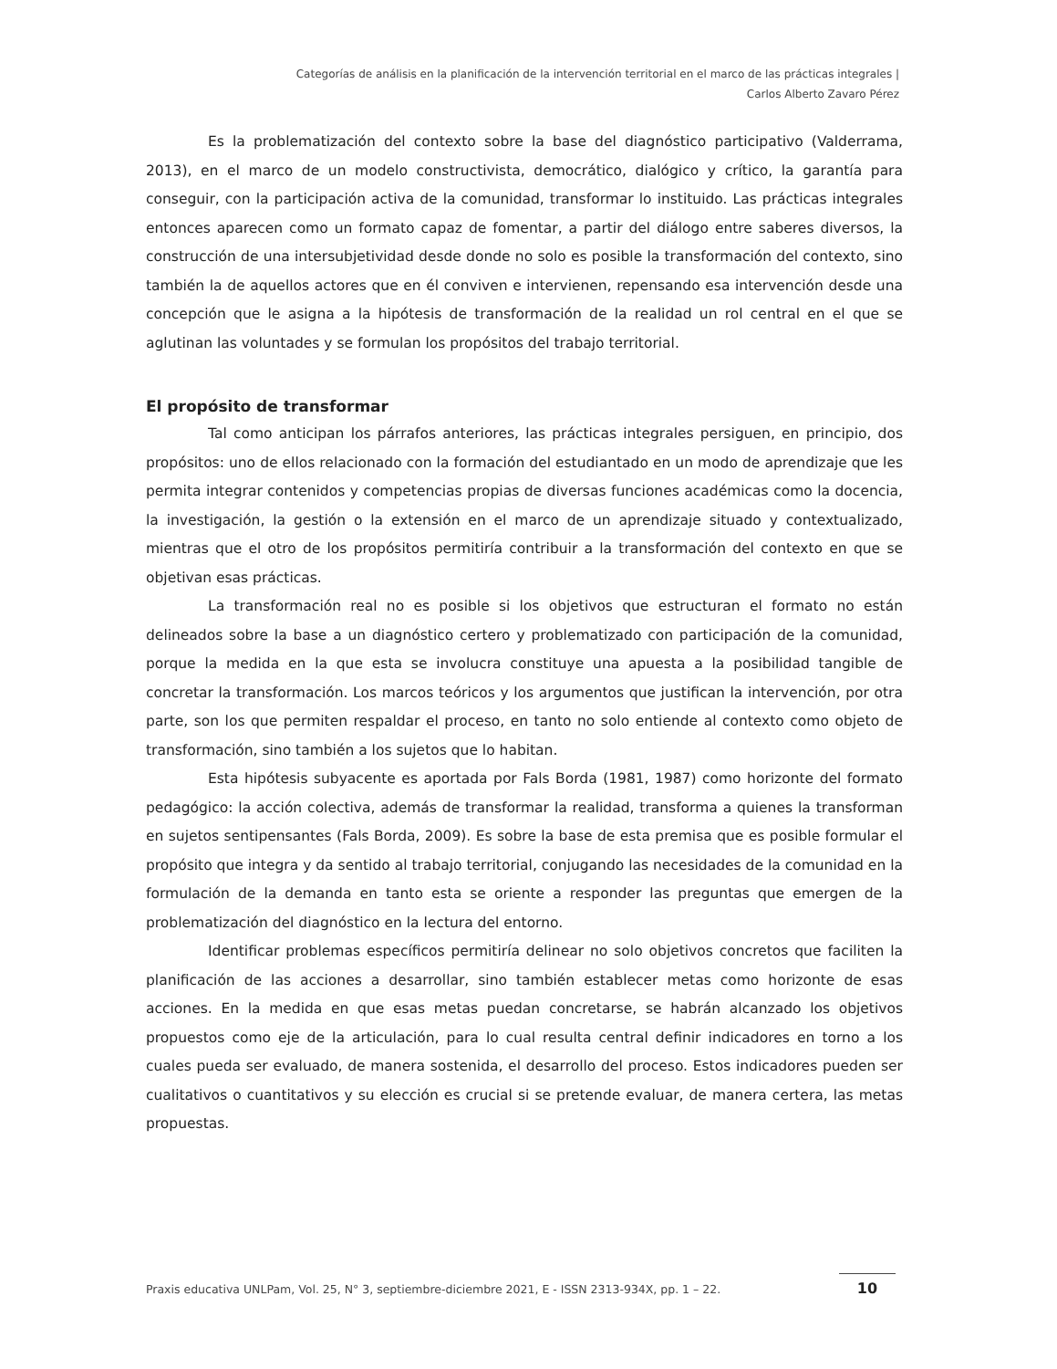Categorías de análisis en la planificación de la intervención territorial en el marco de las prácticas integrales |
Carlos Alberto Zavaro Pérez
Es la problematización del contexto sobre la base del diagnóstico participativo (Valderrama, 2013), en el marco de un modelo constructivista, democrático, dialógico y crítico, la garantía para conseguir, con la participación activa de la comunidad, transformar lo instituido. Las prácticas integrales entonces aparecen como un formato capaz de fomentar, a partir del diálogo entre saberes diversos, la construcción de una intersubjetividad desde donde no solo es posible la transformación del contexto, sino también la de aquellos actores que en él conviven e intervienen, repensando esa intervención desde una concepción que le asigna a la hipótesis de transformación de la realidad un rol central en el que se aglutinan las voluntades y se formulan los propósitos del trabajo territorial.
El propósito de transformar
Tal como anticipan los párrafos anteriores, las prácticas integrales persiguen, en principio, dos propósitos: uno de ellos relacionado con la formación del estudiantado en un modo de aprendizaje que les permita integrar contenidos y competencias propias de diversas funciones académicas como la docencia, la investigación, la gestión o la extensión en el marco de un aprendizaje situado y contextualizado, mientras que el otro de los propósitos permitiría contribuir a la transformación del contexto en que se objetivan esas prácticas.
La transformación real no es posible si los objetivos que estructuran el formato no están delineados sobre la base a un diagnóstico certero y problematizado con participación de la comunidad, porque la medida en la que esta se involucra constituye una apuesta a la posibilidad tangible de concretar la transformación. Los marcos teóricos y los argumentos que justifican la intervención, por otra parte, son los que permiten respaldar el proceso, en tanto no solo entiende al contexto como objeto de transformación, sino también a los sujetos que lo habitan.
Esta hipótesis subyacente es aportada por Fals Borda (1981, 1987) como horizonte del formato pedagógico: la acción colectiva, además de transformar la realidad, transforma a quienes la transforman en sujetos sentipensantes (Fals Borda, 2009). Es sobre la base de esta premisa que es posible formular el propósito que integra y da sentido al trabajo territorial, conjugando las necesidades de la comunidad en la formulación de la demanda en tanto esta se oriente a responder las preguntas que emergen de la problematización del diagnóstico en la lectura del entorno.
Identificar problemas específicos permitiría delinear no solo objetivos concretos que faciliten la planificación de las acciones a desarrollar, sino también establecer metas como horizonte de esas acciones. En la medida en que esas metas puedan concretarse, se habrán alcanzado los objetivos propuestos como eje de la articulación, para lo cual resulta central definir indicadores en torno a los cuales pueda ser evaluado, de manera sostenida, el desarrollo del proceso. Estos indicadores pueden ser cualitativos o cuantitativos y su elección es crucial si se pretende evaluar, de manera certera, las metas propuestas.
Praxis educativa UNLPam, Vol. 25, N° 3, septiembre-diciembre 2021, E - ISSN 2313-934X, pp. 1 – 22.
10